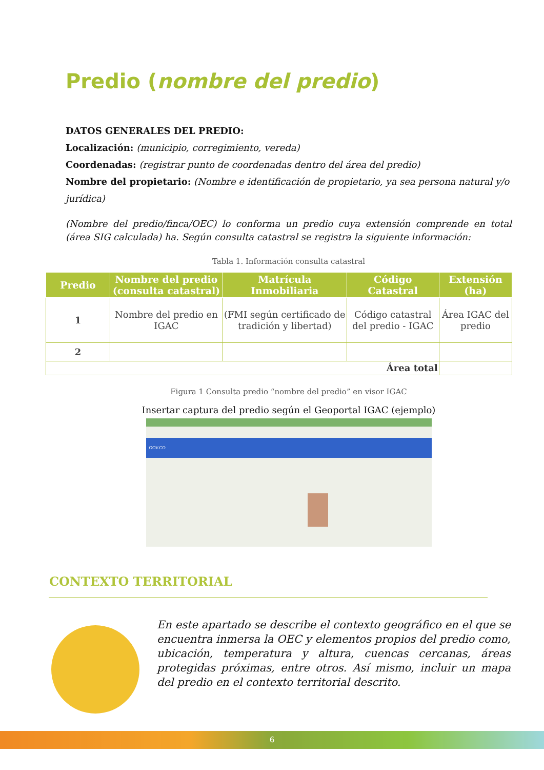Predio (nombre del predio)
DATOS GENERALES DEL PREDIO:
Localización: (municipio, corregimiento, vereda)
Coordenadas: (registrar punto de coordenadas dentro del área del predio)
Nombre del propietario: (Nombre e identificación de propietario, ya sea persona natural y/o jurídica)
(Nombre del predio/finca/OEC) lo conforma un predio cuya extensión comprende en total (área SIG calculada) ha. Según consulta catastral se registra la siguiente información:
Tabla 1. Información consulta catastral
| Predio | Nombre del predio (consulta catastral) | Matrícula Inmobiliaria | Código Catastral | Extensión (ha) |
| --- | --- | --- | --- | --- |
| 1 | Nombre del predio en IGAC | (FMI según certificado de tradición y libertad) | Código catastral del predio - IGAC | Área IGAC del predio |
| 2 | | | | |
| Área total | | | | |
Figura 1 Consulta predio “nombre del predio” en visor IGAC
Insertar captura del predio según el Geoportal IGAC (ejemplo)
GOV.CO
CONTEXTO TERRITORIAL
En este apartado se describe el contexto geográfico en el que se encuentra inmersa la OEC y elementos propios del predio como, ubicación, temperatura y altura, cuencas cercanas, áreas protegidas próximas, entre otros. Así mismo, incluir un mapa del predio en el contexto territorial descrito.
6